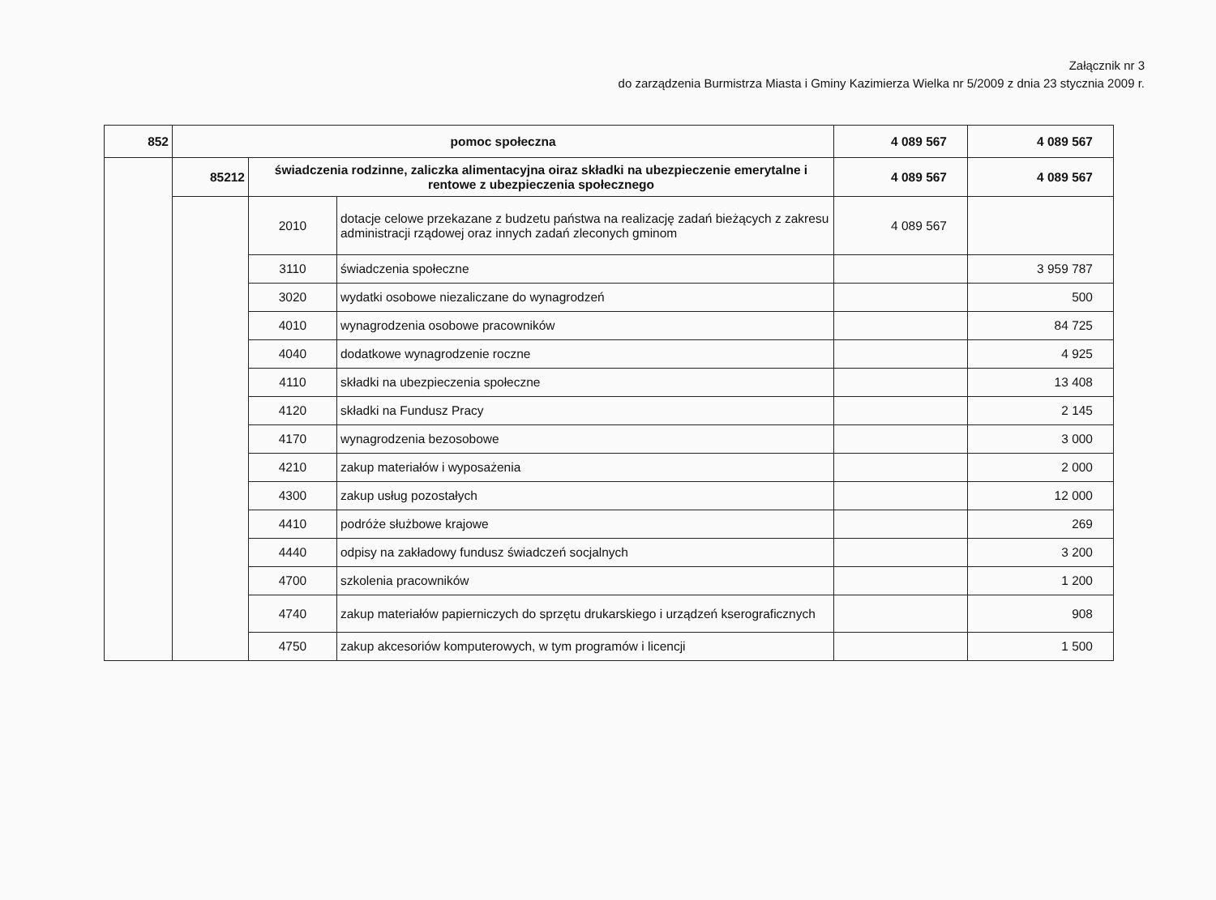Załącznik nr 3
do zarządzenia Burmistrza Miasta i Gminy Kazimierza Wielka nr 5/2009 z dnia 23 stycznia 2009 r.
| 852 | pomoc społeczna | | | 4 089 567 | 4 089 567 |
| | 85212 | świadczenia rodzinne, zaliczka alimentacyjna oiraz składki na ubezpieczenie emerytalne i rentowe z ubezpieczenia społecznego | | 4 089 567 | 4 089 567 |
| | | 2010 | dotacje celowe przekazane z budzetu państwa na realizację zadań bieżących z zakresu administracji rządowej oraz innych zadań zleconych gminom | 4 089 567 | |
| | | 3110 | świadczenia społeczne | | 3 959 787 |
| | | 3020 | wydatki osobowe niezaliczane do wynagrodzeń | | 500 |
| | | 4010 | wynagrodzenia osobowe pracowników | | 84 725 |
| | | 4040 | dodatkowe wynagrodzenie roczne | | 4 925 |
| | | 4110 | składki na ubezpieczenia społeczne | | 13 408 |
| | | 4120 | składki na Fundusz Pracy | | 2 145 |
| | | 4170 | wynagrodzenia bezosobowe | | 3 000 |
| | | 4210 | zakup materiałów i wyposażenia | | 2 000 |
| | | 4300 | zakup usług pozostałych | | 12 000 |
| | | 4410 | podróże służbowe krajowe | | 269 |
| | | 4440 | odpisy na zakładowy fundusz świadczeń socjalnych | | 3 200 |
| | | 4700 | szkolenia pracowników | | 1 200 |
| | | 4740 | zakup materiałów papierniczych do sprzętu drukarskiego i urządzeń kserograficznych | | 908 |
| | | 4750 | zakup akcesoriów komputerowych, w tym programów i licencji | | 1 500 |